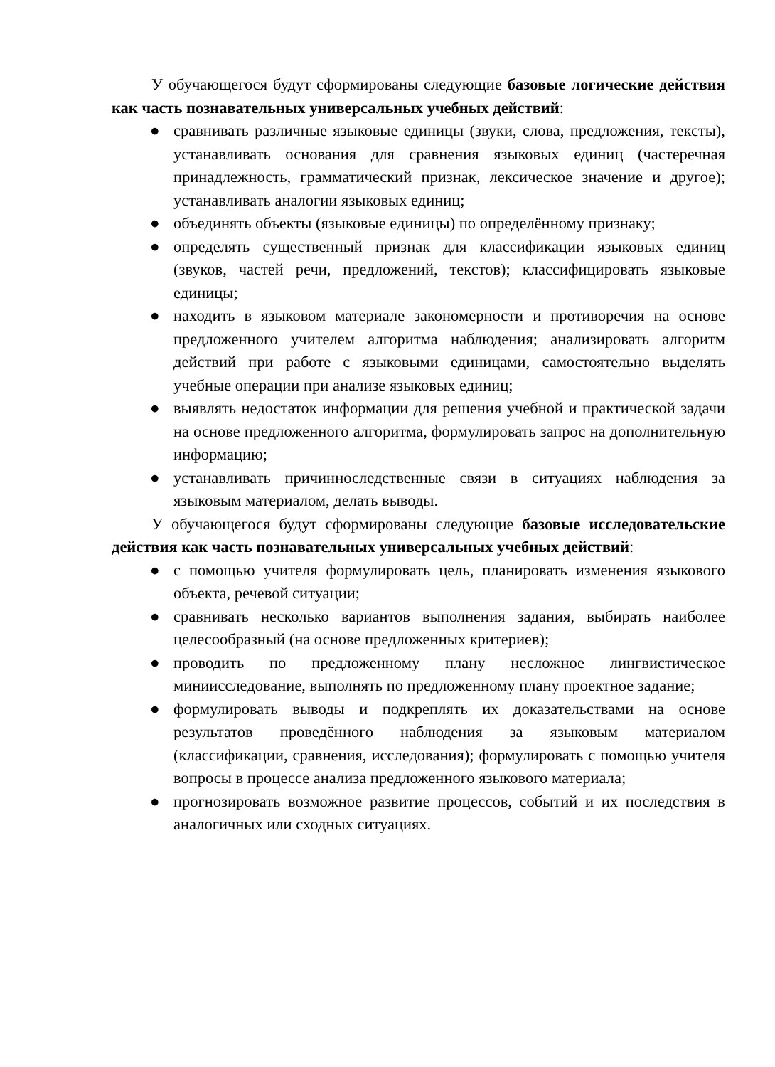У обучающегося будут сформированы следующие базовые логические действия как часть познавательных универсальных учебных действий:
● сравнивать различные языковые единицы (звуки, слова, предложения, тексты), устанавливать основания для сравнения языковых единиц (частеречная принадлежность, грамматический признак, лексическое значение и другое); устанавливать аналогии языковых единиц;
● объединять объекты (языковые единицы) по определённому признаку;
● определять существенный признак для классификации языковых единиц (звуков, частей речи, предложений, текстов); классифицировать языковые единицы;
● находить в языковом материале закономерности и противоречия на основе предложенного учителем алгоритма наблюдения; анализировать алгоритм действий при работе с языковыми единицами, самостоятельно выделять учебные операции при анализе языковых единиц;
● выявлять недостаток информации для решения учебной и практической задачи на основе предложенного алгоритма, формулировать запрос на дополнительную информацию;
● устанавливать причинноследственные связи в ситуациях наблюдения за языковым материалом, делать выводы.
У обучающегося будут сформированы следующие базовые исследовательские действия как часть познавательных универсальных учебных действий:
● с помощью учителя формулировать цель, планировать изменения языкового объекта, речевой ситуации;
● сравнивать несколько вариантов выполнения задания, выбирать наиболее целесообразный (на основе предложенных критериев);
● проводить по предложенному плану несложное лингвистическое миниисследование, выполнять по предложенному плану проектное задание;
● формулировать выводы и подкреплять их доказательствами на основе результатов проведённого наблюдения за языковым материалом (классификации, сравнения, исследования); формулировать с помощью учителя вопросы в процессе анализа предложенного языкового материала;
● прогнозировать возможное развитие процессов, событий и их последствия в аналогичных или сходных ситуациях.